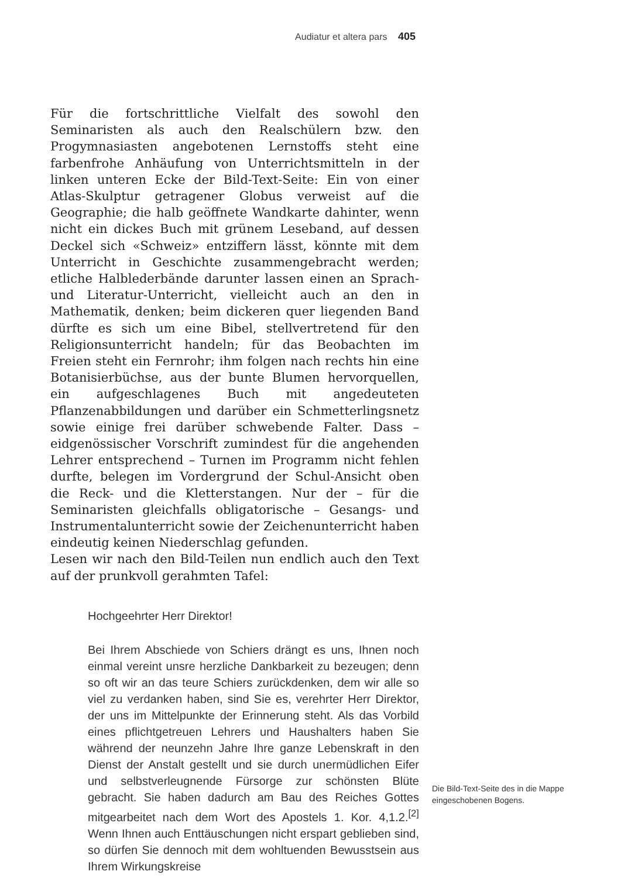Audiatur et altera pars 405
Für die fortschrittliche Vielfalt des sowohl den Seminaristen als auch den Realschülern bzw. den Progymnasiasten angebotenen Lernstoffs steht eine farbenfrohe Anhäufung von Unterrichtsmitteln in der linken unteren Ecke der Bild-Text-Seite: Ein von einer Atlas-Skulptur getragener Globus verweist auf die Geographie; die halb geöffnete Wandkarte dahinter, wenn nicht ein dickes Buch mit grünem Leseband, auf dessen Deckel sich «Schweiz» entziffern lässt, könnte mit dem Unterricht in Geschichte zusammengebracht werden; etliche Halblederbände darunter lassen einen an Sprach- und Literatur-Unterricht, vielleicht auch an den in Mathematik, denken; beim dickeren quer liegenden Band dürfte es sich um eine Bibel, stellvertretend für den Religionsunterricht handeln; für das Beobachten im Freien steht ein Fernrohr; ihm folgen nach rechts hin eine Botanisierbüchse, aus der bunte Blumen hervorquellen, ein aufgeschlagenes Buch mit angedeuteten Pflanzenabbildungen und darüber ein Schmetterlingsnetz sowie einige frei darüber schwebende Falter. Dass – eidgenössischer Vorschrift zumindest für die angehenden Lehrer entsprechend – Turnen im Programm nicht fehlen durfte, belegen im Vordergrund der Schul-Ansicht oben die Reck- und die Kletterstangen. Nur der – für die Seminaristen gleichfalls obligatorische – Gesangs- und Instrumentalunterricht sowie der Zeichenunterricht haben eindeutig keinen Niederschlag gefunden.
Lesen wir nach den Bild-Teilen nun endlich auch den Text auf der prunkvoll gerahmten Tafel:
Hochgeehrter Herr Direktor!
Bei Ihrem Abschiede von Schiers drängt es uns, Ihnen noch einmal vereint unsre herzliche Dankbarkeit zu bezeugen; denn so oft wir an das teure Schiers zurückdenken, dem wir alle so viel zu verdanken haben, sind Sie es, verehrter Herr Direktor, der uns im Mittelpunkte der Erinnerung steht. Als das Vorbild eines pflichtgetreuen Lehrers und Haushalters haben Sie während der neunzehn Jahre Ihre ganze Lebenskraft in den Dienst der Anstalt gestellt und sie durch unermüdlichen Eifer und selbstverleugnende Fürsorge zur schönsten Blüte gebracht. Sie haben dadurch am Bau des Reiches Gottes mitgearbeitet nach dem Wort des Apostels 1. Kor. 4,1.2.<sup>[2]</sup> Wenn Ihnen auch Enttäuschungen nicht erspart geblieben sind, so dürfen Sie dennoch mit dem wohltuenden Bewusstsein aus Ihrem Wirkungskreise
Die Bild-Text-Seite des in die Mappe eingeschobenen Bogens.